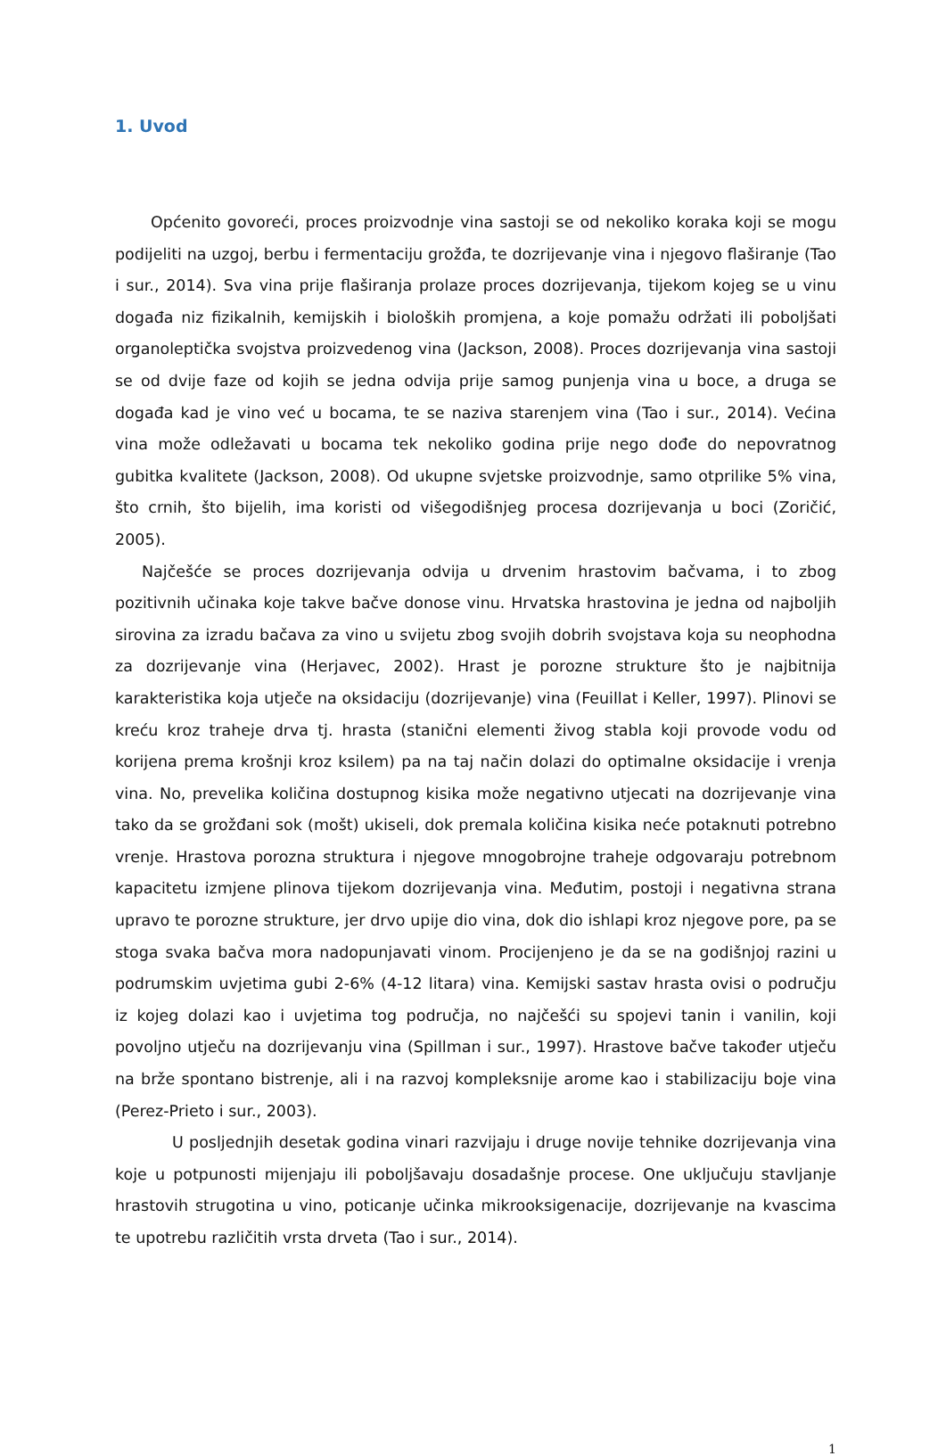1. Uvod
Općenito govoreći, proces proizvodnje vina sastoji se od nekoliko koraka koji se mogu podijeliti na uzgoj, berbu i fermentaciju grožđa, te dozrijevanje vina i njegovo flaširanje (Tao i sur., 2014). Sva vina prije flaširanja prolaze proces dozrijevanja, tijekom kojeg se u vinu događa niz fizikalnih, kemijskih i bioloških promjena, a koje pomažu održati ili poboljšati organoleptička svojstva proizvedenog vina (Jackson, 2008). Proces dozrijevanja vina sastoji se od dvije faze od kojih se jedna odvija prije samog punjenja vina u boce, a druga se događa kad je vino već u bocama, te se naziva starenjem vina (Tao i sur., 2014). Većina vina može odležavati u bocama tek nekoliko godina prije nego dođe do nepovratnog gubitka kvalitete (Jackson, 2008). Od ukupne svjetske proizvodnje, samo otprilike 5% vina, što crnih, što bijelih, ima koristi od višegodišnjeg procesa dozrijevanja u boci (Zoričić, 2005).
Najčešće se proces dozrijevanja odvija u drvenim hrastovim bačvama, i to zbog pozitivnih učinaka koje takve bačve donose vinu. Hrvatska hrastovina je jedna od najboljih sirovina za izradu bačava za vino u svijetu zbog svojih dobrih svojstava koja su neophodna za dozrijevanje vina (Herjavec, 2002). Hrast je porozne strukture što je najbitnija karakteristika koja utječe na oksidaciju (dozrijevanje) vina (Feuillat i Keller, 1997). Plinovi se kreću kroz traheje drva tj. hrasta (stanični elementi živog stabla koji provode vodu od korijena prema krošnji kroz ksilem) pa na taj način dolazi do optimalne oksidacije i vrenja vina. No, prevelika količina dostupnog kisika može negativno utjecati na dozrijevanje vina tako da se grožđani sok (mošt) ukiseli, dok premala količina kisika neće potaknuti potrebno vrenje. Hrastova porozna struktura i njegove mnogobrojne traheje odgovaraju potrebnom kapacitetu izmjene plinova tijekom dozrijevanja vina. Međutim, postoji i negativna strana upravo te porozne strukture, jer drvo upije dio vina, dok dio ishlapi kroz njegove pore, pa se stoga svaka bačva mora nadopunjavati vinom. Procijenjeno je da se na godišnjoj razini u podrumskim uvjetima gubi 2-6% (4-12 litara) vina. Kemijski sastav hrasta ovisi o području iz kojeg dolazi kao i uvjetima tog područja, no najčešći su spojevi tanin i vanilin, koji povoljno utječu na dozrijevanju vina (Spillman i sur., 1997). Hrastove bačve također utječu na brže spontano bistrenje, ali i na razvoj kompleksnije arome kao i stabilizaciju boje vina (Perez-Prieto i sur., 2003).
U posljednjih desetak godina vinari razvijaju i druge novije tehnike dozrijevanja vina koje u potpunosti mijenjaju ili poboljšavaju dosadašnje procese. One uključuju stavljanje hrastovih strugotina u vino, poticanje učinka mikrooksigenacije, dozrijevanje na kvascima te upotrebu različitih vrsta drveta (Tao i sur., 2014).
1